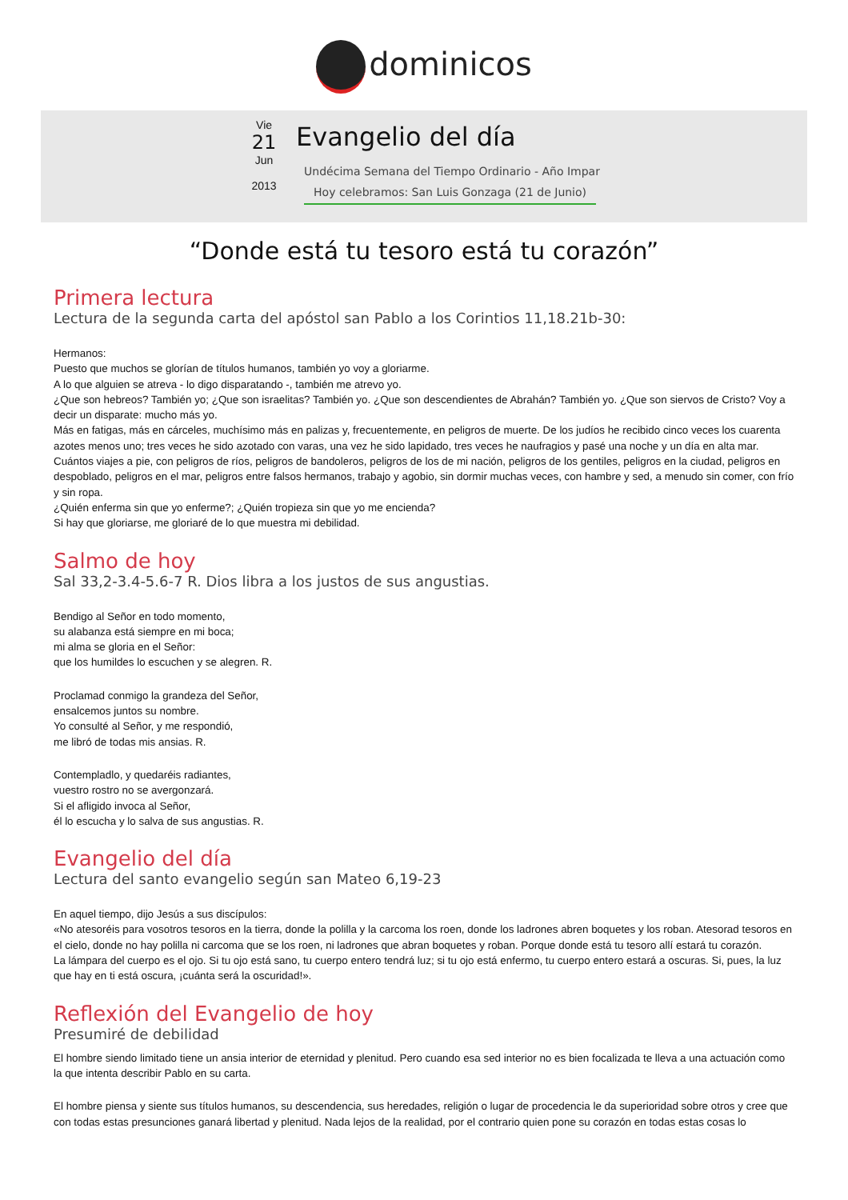dominicos
Vie
21
Jun
2013
Evangelio del día
Undécima Semana del Tiempo Ordinario - Año Impar
Hoy celebramos: San Luis Gonzaga (21 de Junio)
“Donde está tu tesoro está tu corazón”
Primera lectura
Lectura de la segunda carta del apóstol san Pablo a los Corintios 11,18.21b-30:
Hermanos:
Puesto que muchos se glorían de títulos humanos, también yo voy a gloriarme.
A lo que alguien se atreva - lo digo disparatando -, también me atrevo yo.
¿Que son hebreos? También yo; ¿Que son israelitas? También yo. ¿Que son descendientes de Abrahán? También yo. ¿Que son siervos de Cristo? Voy a decir un disparate: mucho más yo.
Más en fatigas, más en cárceles, muchísimo más en palizas y, frecuentemente, en peligros de muerte. De los judíos he recibido cinco veces los cuarenta azotes menos uno; tres veces he sido azotado con varas, una vez he sido lapidado, tres veces he naufragios y pasé una noche y un día en alta mar.
Cuántos viajes a pie, con peligros de ríos, peligros de bandoleros, peligros de los de mi nación, peligros de los gentiles, peligros en la ciudad, peligros en despoblado, peligros en el mar, peligros entre falsos hermanos, trabajo y agobio, sin dormir muchas veces, con hambre y sed, a menudo sin comer, con frío y sin ropa.
¿Quién enferma sin que yo enferme?; ¿Quién tropieza sin que yo me encienda?
Si hay que gloriarse, me gloriaré de lo que muestra mi debilidad.
Salmo de hoy
Sal 33,2-3.4-5.6-7 R. Dios libra a los justos de sus angustias.
Bendigo al Señor en todo momento,
su alabanza está siempre en mi boca;
mi alma se gloria en el Señor:
que los humildes lo escuchen y se alegren. R.
Proclamad conmigo la grandeza del Señor,
ensalcemos juntos su nombre.
Yo consulté al Señor, y me respondió,
me libró de todas mis ansias. R.
Contempladlo, y quedaréis radiantes,
vuestro rostro no se avergonzará.
Si el afligido invoca al Señor,
él lo escucha y lo salva de sus angustias. R.
Evangelio del día
Lectura del santo evangelio según san Mateo 6,19-23
En aquel tiempo, dijo Jesús a sus discípulos:
«No atesoréis para vosotros tesoros en la tierra, donde la polilla y la carcoma los roen, donde los ladrones abren boquetes y los roban. Atesorad tesoros en el cielo, donde no hay polilla ni carcoma que se los roen, ni ladrones que abran boquetes y roban. Porque donde está tu tesoro allí estará tu corazón.
La lámpara del cuerpo es el ojo. Si tu ojo está sano, tu cuerpo entero tendrá luz; si tu ojo está enfermo, tu cuerpo entero estará a oscuras. Si, pues, la luz que hay en ti está oscura, ¡cuánta será la oscuridad!».
Reflexión del Evangelio de hoy
Presumiré de debilidad
El hombre siendo limitado tiene un ansia interior de eternidad y plenitud. Pero cuando esa sed interior no es bien focalizada te lleva a una actuación como la que intenta describir Pablo en su carta.
El hombre piensa y siente sus títulos humanos, su descendencia, sus heredades, religión o lugar de procedencia le da superioridad sobre otros y cree que con todas estas presunciones ganará libertad y plenitud. Nada lejos de la realidad, por el contrario quien pone su corazón en todas estas cosas lo